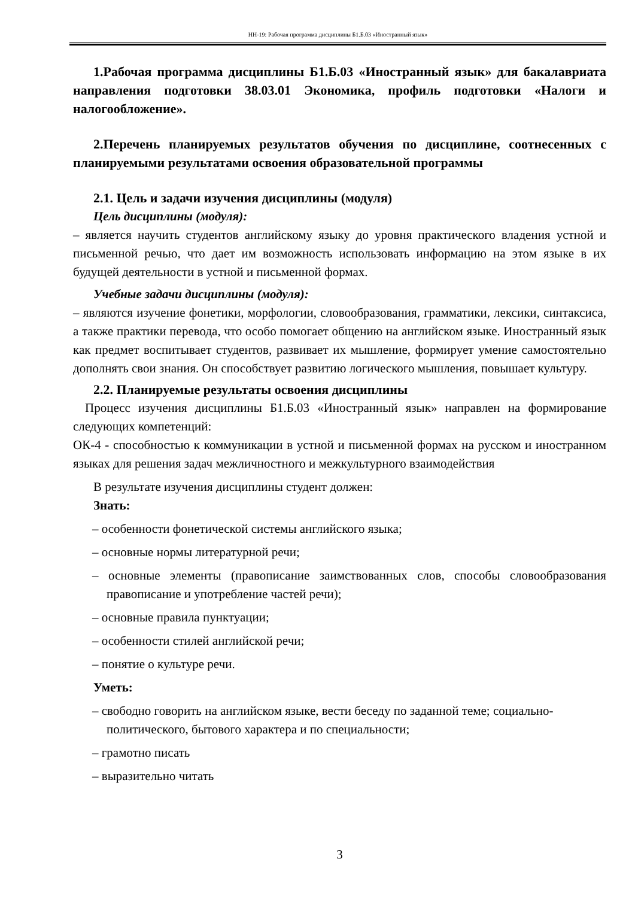НН-19: Рабочая программа дисциплины Б1.Б.03 «Иностранный язык»
1.Рабочая программа дисциплины Б1.Б.03 «Иностранный язык» для бакалавриата направления подготовки 38.03.01 Экономика, профиль подготовки «Налоги и налогообложение».
2.Перечень планируемых результатов обучения по дисциплине, соотнесенных с планируемыми результатами освоения образовательной программы
2.1. Цель и задачи изучения дисциплины (модуля)
Цель дисциплины (модуля):
– является научить студентов английскому языку до уровня практического владения устной и письменной речью, что дает им возможность использовать информацию на этом языке в их будущей деятельности в устной и письменной формах.
Учебные задачи дисциплины (модуля):
– являются изучение фонетики, морфологии, словообразования, грамматики, лексики, синтаксиса, а также практики перевода, что особо помогает общению на английском языке. Иностранный язык как предмет воспитывает студентов, развивает их мышление, формирует умение самостоятельно дополнять свои знания. Он способствует развитию логического мышления, повышает культуру.
2.2. Планируемые результаты освоения дисциплины
Процесс изучения дисциплины Б1.Б.03 «Иностранный язык» направлен на формирование следующих компетенций:
ОК-4 - способностью к коммуникации в устной и письменной формах на русском и иностранном языках для решения задач межличностного и межкультурного взаимодействия
В результате изучения дисциплины студент должен:
Знать:
– особенности фонетической системы английского языка;
– основные нормы литературной речи;
– основные элементы (правописание заимствованных слов, способы словообразования правописание и употребление частей речи);
– основные правила пунктуации;
– особенности стилей английской речи;
– понятие о культуре речи.
Уметь:
– свободно говорить на английском языке, вести беседу по заданной теме; социально-политического, бытового характера и по специальности;
– грамотно писать
– выразительно читать
3